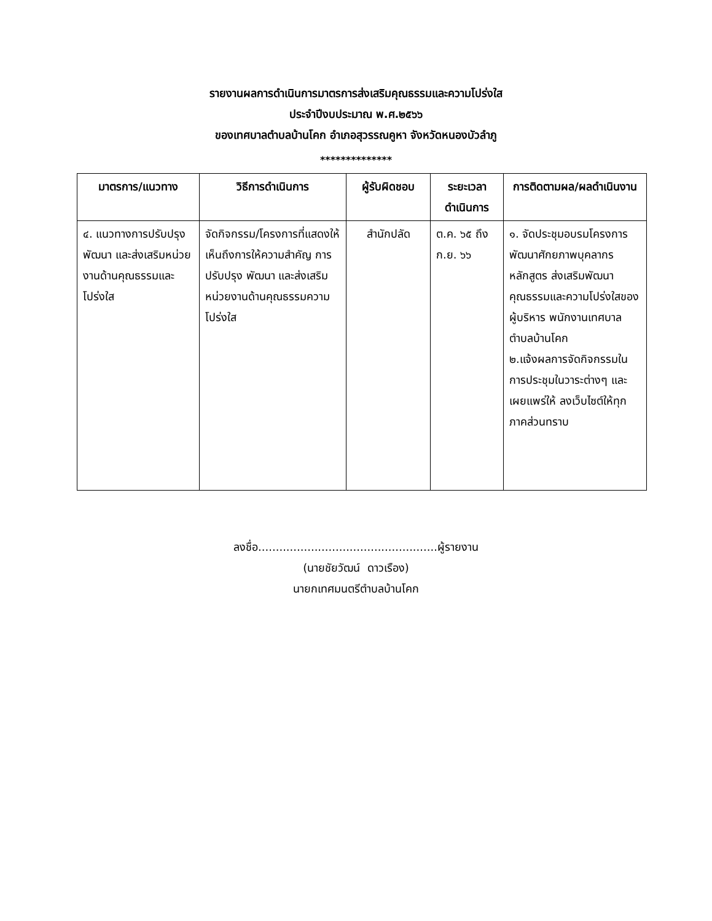รายงานผลการดำเนินการมาตรการส่งเสริมคุณธรรมและความโปร่งใส
ประจำปีงบประมาณ พ.ศ.๒๕๖๖
ของเทศบาลตำบลบ้านโคก อำเภอสุวรรณคูหา จังหวัดหนองบัวลำภู
**************
| มาตรการ/แนวทาง | วิธีการดำเนินการ | ผู้รับผิดชอบ | ระยะเวลาดำเนินการ | การติดตามผล/ผลดำเนินงาน |
| --- | --- | --- | --- | --- |
| ๔. แนวทางการปรับปรุง พัฒนา และส่งเสริมหน่วยงานด้านคุณธรรมและโปร่งใส | จัดกิจกรรม/โครงการที่แสดงให้เห็นถึงการให้ความสำคัญ การปรับปรุง พัฒนา และส่งเสริมหน่วยงานด้านคุณธรรมความโปร่งใส | สำนักปลัด | ต.ค. ๖๕ ถึง ก.ย. ๖๖ | ๑. จัดประชุมอบรมโครงการพัฒนาศักยภาพบุคลากร หลักสูตร ส่งเสริมพัฒนาคุณธรรมและความโปร่งใสของผู้บริหาร พนักงานเทศบาลตำบลบ้านโคก ๒.แจ้งผลการจัดกิจกรรมในการประชุมในวาระต่างๆ และเผยแพร่ให้ ลงเว็บไซต์ให้ทุกภาคส่วนทราบ |
ลงชื่อ...................................................ผู้รายงาน
(นายชัยวัฒน์ ดาวเรือง)
นายกเทศมนตรีตำบลบ้านโคก